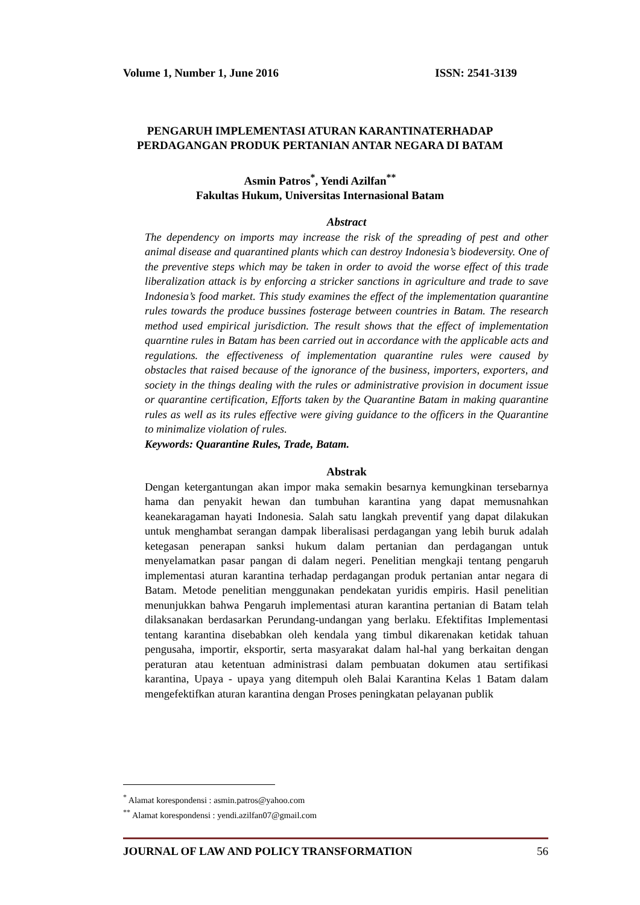Volume 1, Number 1, June 2016 ISSN: 2541-3139
PENGARUH IMPLEMENTASI ATURAN KARANTINATERHADAP
PERDAGANGAN PRODUK PERTANIAN ANTAR NEGARA DI BATAM
Asmin Patros<sup>*</sup>, Yendi Azilfan<sup>**</sup>
Fakultas Hukum, Universitas Internasional Batam
Abstract
The dependency on imports may increase the risk of the spreading of pest and other animal disease and quarantined plants which can destroy Indonesia’s biodeversity. One of the preventive steps which may be taken in order to avoid the worse effect of this trade liberalization attack is by enforcing a stricker sanctions in agriculture and trade to save Indonesia’s food market. This study examines the effect of the implementation quarantine rules towards the produce bussines fosterage between countries in Batam. The research method used empirical jurisdiction. The result shows that the effect of implementation quarntine rules in Batam has been carried out in accordance with the applicable acts and regulations. the effectiveness of implementation quarantine rules were caused by obstacles that raised because of the ignorance of the business, importers, exporters, and society in the things dealing with the rules or administrative provision in document issue or quarantine certification, Efforts taken by the Quarantine Batam in making quarantine rules as well as its rules effective were giving guidance to the officers in the Quarantine to minimalize violation of rules.
Keywords: Quarantine Rules, Trade, Batam.
Abstrak
Dengan ketergantungan akan impor maka semakin besarnya kemungkinan tersebarnya hama dan penyakit hewan dan tumbuhan karantina yang dapat memusnahkan keanekaragaman hayati Indonesia. Salah satu langkah preventif yang dapat dilakukan untuk menghambat serangan dampak liberalisasi perdagangan yang lebih buruk adalah ketegasan penerapan sanksi hukum dalam pertanian dan perdagangan untuk menyelamatkan pasar pangan di dalam negeri. Penelitian mengkaji tentang pengaruh implementasi aturan karantina terhadap perdagangan produk pertanian antar negara di Batam. Metode penelitian menggunakan pendekatan yuridis empiris. Hasil penelitian menunjukkan bahwa Pengaruh implementasi aturan karantina pertanian di Batam telah dilaksanakan berdasarkan Perundang-undangan yang berlaku. Efektifitas Implementasi tentang karantina disebabkan oleh kendala yang timbul dikarenakan ketidak tahuan pengusaha, importir, eksportir, serta masyarakat dalam hal-hal yang berkaitan dengan peraturan atau ketentuan administrasi dalam pembuatan dokumen atau sertifikasi karantina, Upaya - upaya yang ditempuh oleh Balai Karantina Kelas 1 Batam dalam mengefektifkan aturan karantina dengan Proses peningkatan pelayanan publik
<sup>*</sup> Alamat korespondensi : asmin.patros@yahoo.com
<sup>**</sup> Alamat korespondensi : yendi.azilfan07@gmail.com
JOURNAL OF LAW AND POLICY TRANSFORMATION 56